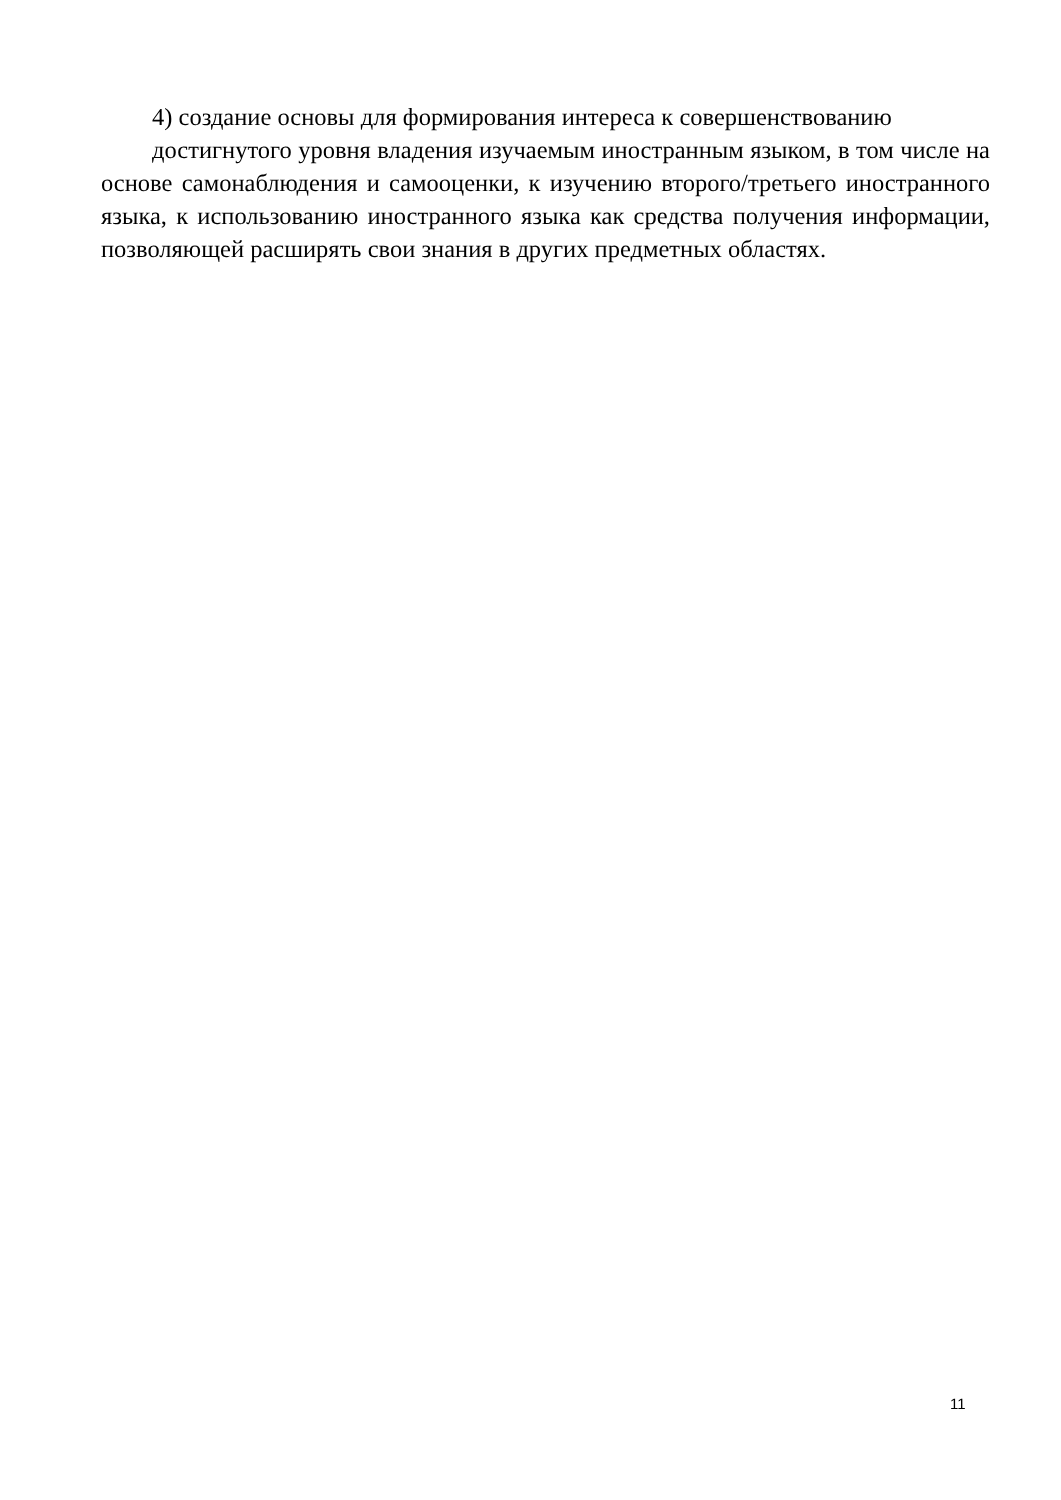4) создание основы для формирования интереса к совершенствованию
достигнутого уровня владения изучаемым иностранным языком, в том числе на основе самонаблюдения и самооценки, к изучению второго/третьего иностранного языка, к использованию иностранного языка как средства получения информации, позволяющей расширять свои знания в других предметных областях.
11